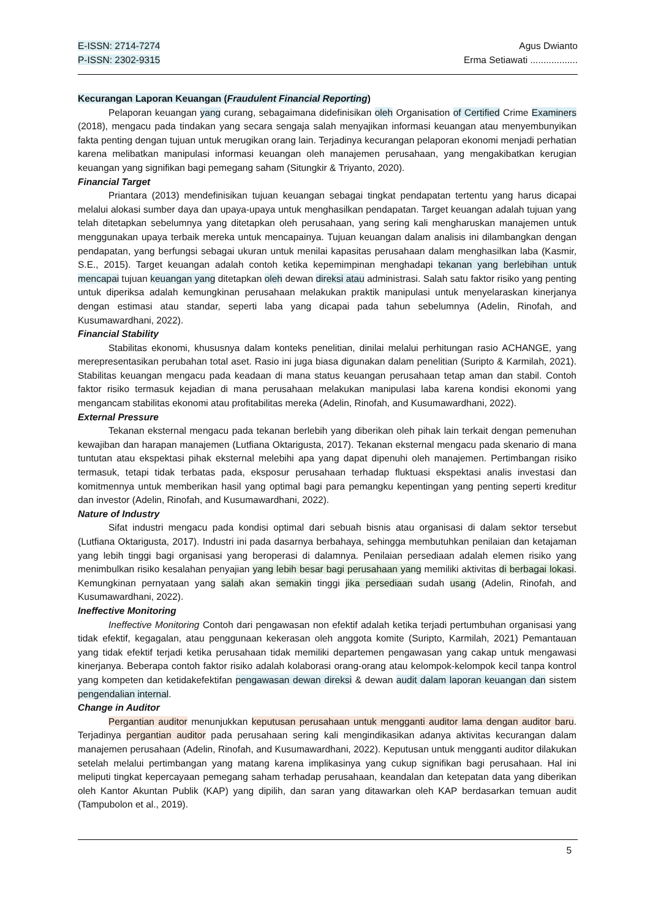E-ISSN: 2714-7274
P-ISSN: 2302-9315
Agus Dwianto
Erma Setiawati ..................
Kecurangan Laporan Keuangan (Fraudulent Financial Reporting)
Pelaporan keuangan yang curang, sebagaimana didefinisikan oleh Organisation of Certified Crime Examiners (2018), mengacu pada tindakan yang secara sengaja salah menyajikan informasi keuangan atau menyembunyikan fakta penting dengan tujuan untuk merugikan orang lain. Terjadinya kecurangan pelaporan ekonomi menjadi perhatian karena melibatkan manipulasi informasi keuangan oleh manajemen perusahaan, yang mengakibatkan kerugian keuangan yang signifikan bagi pemegang saham (Situngkir & Triyanto, 2020).
Financial Target
Priantara (2013) mendefinisikan tujuan keuangan sebagai tingkat pendapatan tertentu yang harus dicapai melalui alokasi sumber daya dan upaya-upaya untuk menghasilkan pendapatan. Target keuangan adalah tujuan yang telah ditetapkan sebelumnya yang ditetapkan oleh perusahaan, yang sering kali mengharuskan manajemen untuk menggunakan upaya terbaik mereka untuk mencapainya. Tujuan keuangan dalam analisis ini dilambangkan dengan pendapatan, yang berfungsi sebagai ukuran untuk menilai kapasitas perusahaan dalam menghasilkan laba (Kasmir, S.E., 2015). Target keuangan adalah contoh ketika kepemimpinan menghadapi tekanan yang berlebihan untuk mencapai tujuan keuangan yang ditetapkan oleh dewan direksi atau administrasi. Salah satu faktor risiko yang penting untuk diperiksa adalah kemungkinan perusahaan melakukan praktik manipulasi untuk menyelaraskan kinerjanya dengan estimasi atau standar, seperti laba yang dicapai pada tahun sebelumnya (Adelin, Rinofah, and Kusumawardhani, 2022).
Financial Stability
Stabilitas ekonomi, khususnya dalam konteks penelitian, dinilai melalui perhitungan rasio ACHANGE, yang merepresentasikan perubahan total aset. Rasio ini juga biasa digunakan dalam penelitian (Suripto & Karmilah, 2021). Stabilitas keuangan mengacu pada keadaan di mana status keuangan perusahaan tetap aman dan stabil. Contoh faktor risiko termasuk kejadian di mana perusahaan melakukan manipulasi laba karena kondisi ekonomi yang mengancam stabilitas ekonomi atau profitabilitas mereka (Adelin, Rinofah, and Kusumawardhani, 2022).
External Pressure
Tekanan eksternal mengacu pada tekanan berlebih yang diberikan oleh pihak lain terkait dengan pemenuhan kewajiban dan harapan manajemen (Lutfiana Oktarigusta, 2017). Tekanan eksternal mengacu pada skenario di mana tuntutan atau ekspektasi pihak eksternal melebihi apa yang dapat dipenuhi oleh manajemen. Pertimbangan risiko termasuk, tetapi tidak terbatas pada, eksposur perusahaan terhadap fluktuasi ekspektasi analis investasi dan komitmennya untuk memberikan hasil yang optimal bagi para pemangku kepentingan yang penting seperti kreditur dan investor (Adelin, Rinofah, and Kusumawardhani, 2022).
Nature of Industry
Sifat industri mengacu pada kondisi optimal dari sebuah bisnis atau organisasi di dalam sektor tersebut (Lutfiana Oktarigusta, 2017). Industri ini pada dasarnya berbahaya, sehingga membutuhkan penilaian dan ketajaman yang lebih tinggi bagi organisasi yang beroperasi di dalamnya. Penilaian persediaan adalah elemen risiko yang menimbulkan risiko kesalahan penyajian yang lebih besar bagi perusahaan yang memiliki aktivitas di berbagai lokasi. Kemungkinan pernyataan yang salah akan semakin tinggi jika persediaan sudah usang (Adelin, Rinofah, and Kusumawardhani, 2022).
Ineffective Monitoring
Ineffective Monitoring Contoh dari pengawasan non efektif adalah ketika terjadi pertumbuhan organisasi yang tidak efektif, kegagalan, atau penggunaan kekerasan oleh anggota komite (Suripto, Karmilah, 2021) Pemantauan yang tidak efektif terjadi ketika perusahaan tidak memiliki departemen pengawasan yang cakap untuk mengawasi kinerjanya. Beberapa contoh faktor risiko adalah kolaborasi orang-orang atau kelompok-kelompok kecil tanpa kontrol yang kompeten dan ketidakefektifan pengawasan dewan direksi & dewan audit dalam laporan keuangan dan sistem pengendalian internal.
Change in Auditor
Pergantian auditor menunjukkan keputusan perusahaan untuk mengganti auditor lama dengan auditor baru. Terjadinya pergantian auditor pada perusahaan sering kali mengindikasikan adanya aktivitas kecurangan dalam manajemen perusahaan (Adelin, Rinofah, and Kusumawardhani, 2022). Keputusan untuk mengganti auditor dilakukan setelah melalui pertimbangan yang matang karena implikasinya yang cukup signifikan bagi perusahaan. Hal ini meliputi tingkat kepercayaan pemegang saham terhadap perusahaan, keandalan dan ketepatan data yang diberikan oleh Kantor Akuntan Publik (KAP) yang dipilih, dan saran yang ditawarkan oleh KAP berdasarkan temuan audit (Tampubolon et al., 2019).
5